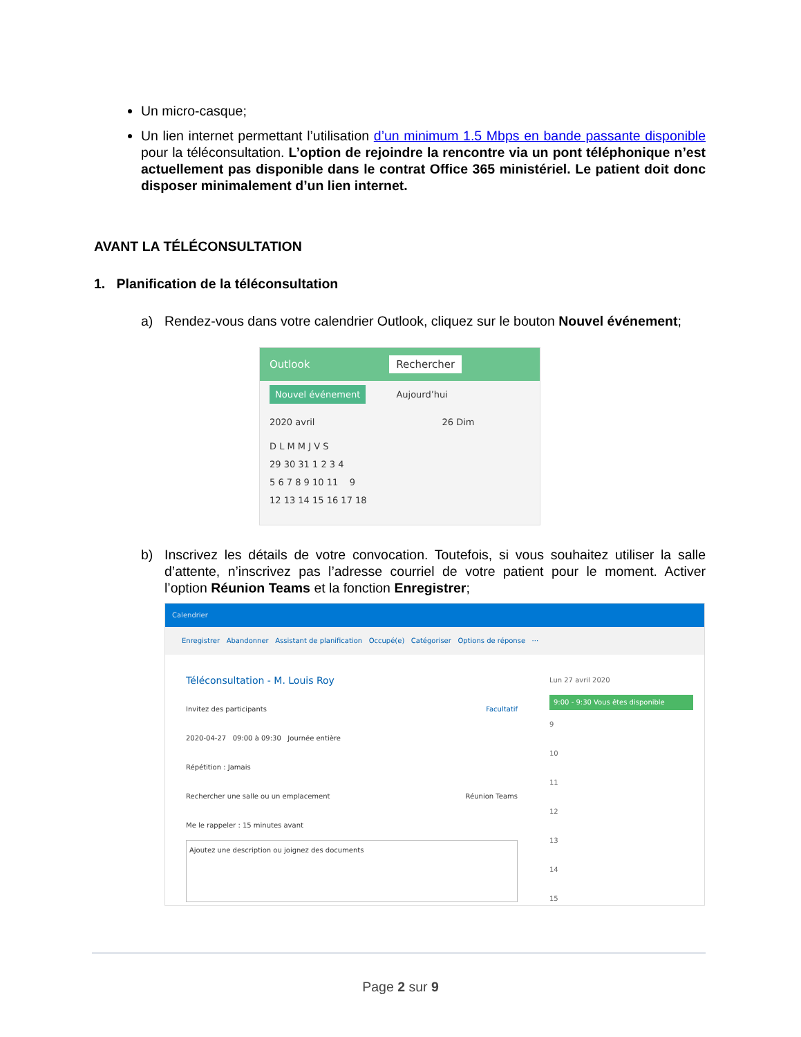Un micro-casque;
Un lien internet permettant l’utilisation d’un minimum 1.5 Mbps en bande passante disponible pour la téléconsultation. L’option de rejoindre la rencontre via un pont téléphonique n’est actuellement pas disponible dans le contrat Office 365 ministériel. Le patient doit donc disposer minimalement d’un lien internet.
AVANT LA TÉLÉCONSULTATION
1. Planification de la téléconsultation
a) Rendez-vous dans votre calendrier Outlook, cliquez sur le bouton Nouvel événement;
Outlook Rechercher
Nouvel événement Aujourd’hui
2020 avril 26 Dim
D L M M J V S
29 30 31 1 2 3 4
5 6 7 8 9 10 11 9
12 13 14 15 16 17 18
b) Inscrivez les détails de votre convocation. Toutefois, si vous souhaitez utiliser la salle d’attente, n’inscrivez pas l’adresse courriel de votre patient pour le moment. Activer l’option Réunion Teams et la fonction Enregistrer;
Calendrier
Enregistrer Abandonner Assistant de planification Occupé(e) Catégoriser Options de réponse ···
Téléconsultation - M. Louis Roy
Invitez des participants Facultatif
2020-04-27 09:00 à 09:30 Journée entière
Répétition : Jamais
Rechercher une salle ou un emplacement Réunion Teams
Me le rappeler : 15 minutes avant
Ajoutez une description ou joignez des documents
Lun 27 avril 2020
9:00 - 9:30 Vous êtes disponible
9
10
11
12
13
14
15
Page 2 sur 9